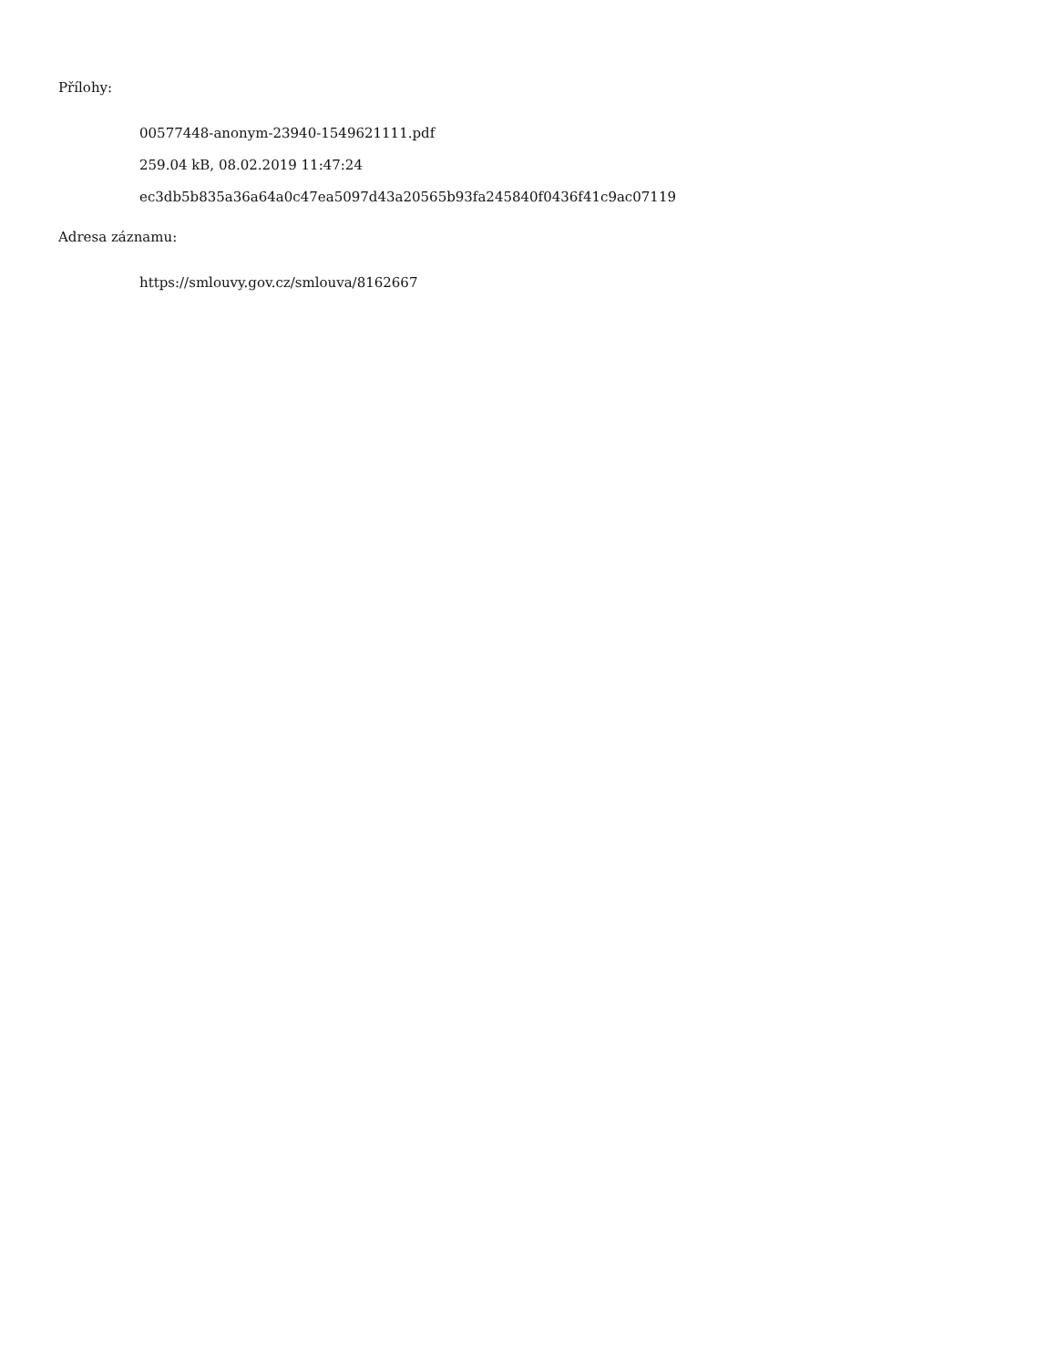Přílohy:
00577448-anonym-23940-1549621111.pdf
259.04 kB, 08.02.2019 11:47:24
ec3db5b835a36a64a0c47ea5097d43a20565b93fa245840f0436f41c9ac07119
Adresa záznamu:
https://smlouvy.gov.cz/smlouva/8162667